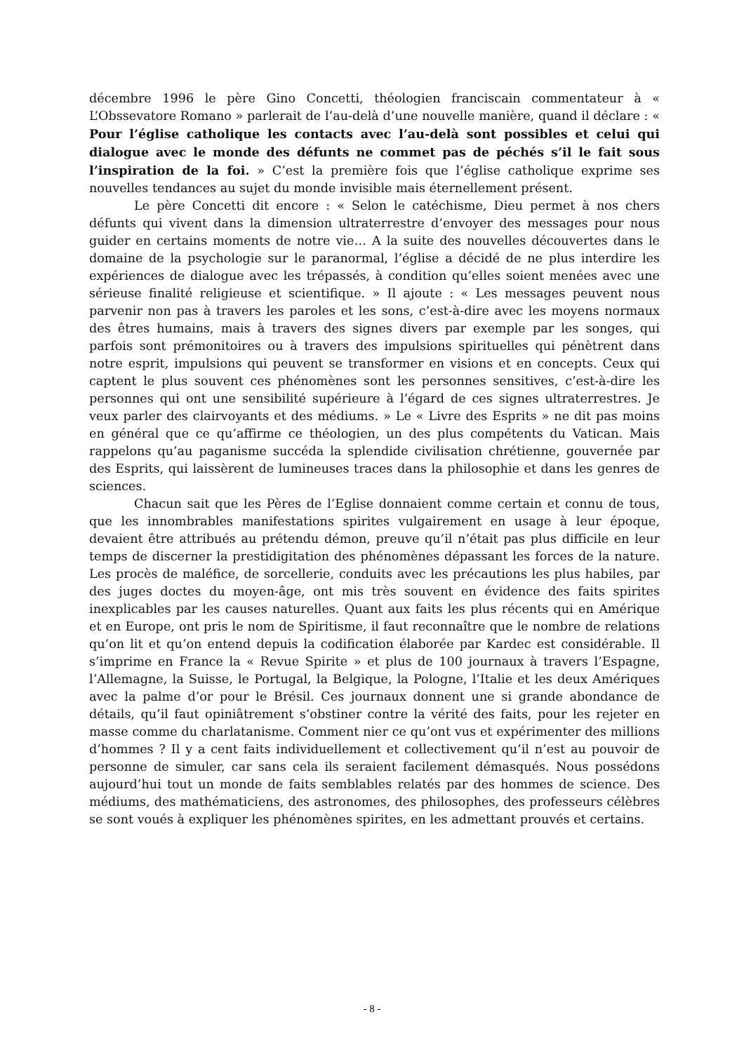décembre 1996 le père Gino Concetti, théologien franciscain commentateur à « L’Obssevatore Romano » parlerait de l’au-delà d’une nouvelle manière, quand il déclare : « Pour l’église catholique les contacts avec l’au-delà sont possibles et celui qui dialogue avec le monde des défunts ne commet pas de péchés s’il le fait sous l’inspiration de la foi. » C’est la première fois que l’église catholique exprime ses nouvelles tendances au sujet du monde invisible mais éternellement présent.
Le père Concetti dit encore : « Selon le catéchisme, Dieu permet à nos chers défunts qui vivent dans la dimension ultraterrestre d’envoyer des messages pour nous guider en certains moments de notre vie… A la suite des nouvelles découvertes dans le domaine de la psychologie sur le paranormal, l’église a décidé de ne plus interdire les expériences de dialogue avec les trépassés, à condition qu’elles soient menées avec une sérieuse finalité religieuse et scientifique. » Il ajoute : « Les messages peuvent nous parvenir non pas à travers les paroles et les sons, c’est-à-dire avec les moyens normaux des êtres humains, mais à travers des signes divers par exemple par les songes, qui parfois sont prémonitoires ou à travers des impulsions spirituelles qui pénètrent dans notre esprit, impulsions qui peuvent se transformer en visions et en concepts. Ceux qui captent le plus souvent ces phénomènes sont les personnes sensitives, c’est-à-dire les personnes qui ont une sensibilité supérieure à l’égard de ces signes ultraterrestres. Je veux parler des clairvoyants et des médiums. » Le « Livre des Esprits » ne dit pas moins en général que ce qu’affirme ce théologien, un des plus compétents du Vatican. Mais rappelons qu’au paganisme succéda la splendide civilisation chrétienne, gouvernée par des Esprits, qui laissèrent de lumineuses traces dans la philosophie et dans les genres de sciences.
Chacun sait que les Pères de l’Eglise donnaient comme certain et connu de tous, que les innombrables manifestations spirites vulgairement en usage à leur époque, devaient être attribués au prétendu démon, preuve qu’il n’était pas plus difficile en leur temps de discerner la prestidigitation des phénomènes dépassant les forces de la nature. Les procès de maléfice, de sorcellerie, conduits avec les précautions les plus habiles, par des juges doctes du moyen-âge, ont mis très souvent en évidence des faits spirites inexplicables par les causes naturelles. Quant aux faits les plus récents qui en Amérique et en Europe, ont pris le nom de Spiritisme, il faut reconnaître que le nombre de relations qu’on lit et qu’on entend depuis la codification élaborée par Kardec est considérable. Il s’imprime en France la « Revue Spirite » et plus de 100 journaux à travers l’Espagne, l’Allemagne, la Suisse, le Portugal, la Belgique, la Pologne, l’Italie et les deux Amériques avec la palme d’or pour le Brésil. Ces journaux donnent une si grande abondance de détails, qu’il faut opiniâtrement s’obstiner contre la vérité des faits, pour les rejeter en masse comme du charlatanisme. Comment nier ce qu’ont vus et expérimenter des millions d’hommes ? Il y a cent faits individuellement et collectivement qu’il n’est au pouvoir de personne de simuler, car sans cela ils seraient facilement démasqués. Nous possédons aujourd’hui tout un monde de faits semblables relatés par des hommes de science. Des médiums, des mathématiciens, des astronomes, des philosophes, des professeurs célèbres se sont voués à expliquer les phénomènes spirites, en les admettant prouvés et certains.
- 8 -